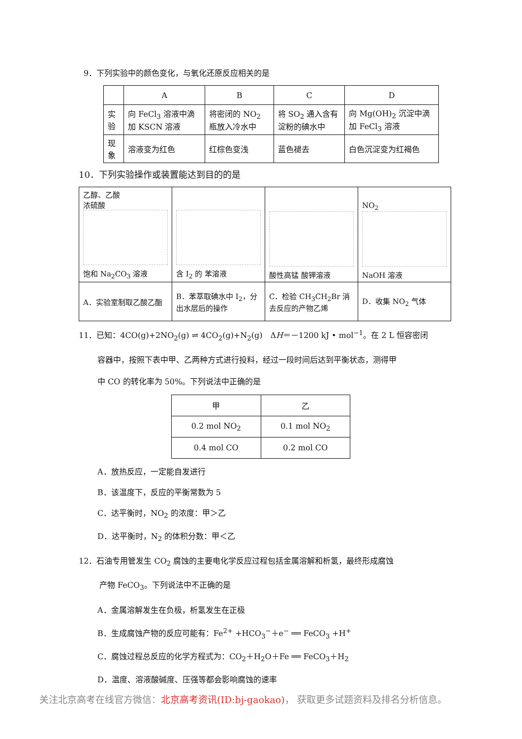9．下列实验中的颜色变化，与氧化还原反应相关的是
| | A | B | C | D |
| --- | --- | --- | --- | --- |
| 实验 | 向 FeCl<sub>3</sub> 溶液中滴加 KSCN 溶液 | 将密闭的 NO<sub>2</sub> 瓶放入冷水中 | 将 SO<sub>2</sub> 通入含有淀粉的碘水中 | 向 Mg(OH)<sub>2</sub> 沉淀中滴加 FeCl<sub>3</sub> 溶液 |
| 现象 | 溶液变为红色 | 红棕色变浅 | 蓝色褪去 | 白色沉淀变为红褐色 |
10．下列实验操作或装置能达到目的的是
| 乙醇、乙酸 浓硫酸 饱和 Na<sub>2</sub>CO<sub>3</sub> 溶液 | 含 I<sub>2</sub> 的 苯溶液 | 酸性高锰 酸钾溶液 | NO<sub>2</sub> NaOH 溶液 |
| A．实验室制取乙酸乙酯 | B．苯萃取碘水中 I<sub>2</sub>，分出水层后的操作 | C．检验 CH<sub>3</sub>CH<sub>2</sub>Br 消去反应的产物乙烯 | D．收集 NO<sub>2</sub> 气体 |
11．已知：4CO(g)+2NO<sub>2</sub>(g) ⇌ 4CO<sub>2</sub>(g)+N<sub>2</sub>(g)　ΔH＝－1200 kJ • mol<sup>−1</sup>。在 2 L 恒容密闭
容器中，按照下表中甲、乙两种方式进行投料，经过一段时间后达到平衡状态，测得甲
中 CO 的转化率为 50%。下列说法中正确的是
| 甲 | 乙 |
| --- | --- |
| 0.2 mol NO<sub>2</sub> | 0.1 mol NO<sub>2</sub> |
| 0.4 mol CO | 0.2 mol CO |
A．放热反应，一定能自发进行
B．该温度下，反应的平衡常数为 5
C．达平衡时，NO<sub>2</sub> 的浓度：甲＞乙
D．达平衡时，N<sub>2</sub> 的体积分数：甲＜乙
12．石油专用管发生 CO<sub>2</sub> 腐蚀的主要电化学反应过程包括金属溶解和析氢，最终形成腐蚀
产物 FeCO<sub>3</sub>。下列说法中不正确的是
A．金属溶解发生在负极，析氢发生在正极
B．生成腐蚀产物的反应可能有：Fe<sup>2+</sup> +HCO<sub>3</sub><sup>−</sup>＋e<sup>−</sup> ══ FeCO<sub>3</sub> +H<sup>+</sup>
C．腐蚀过程总反应的化学方程式为：CO<sub>2</sub>＋H<sub>2</sub>O＋Fe ══ FeCO<sub>3</sub>＋H<sub>2</sub>
D．温度、溶液酸碱度、压强等都会影响腐蚀的速率
关注北京高考在线官方微信：北京高考资讯(ID:bj-gaokao)， 获取更多试题资料及排名分析信息。